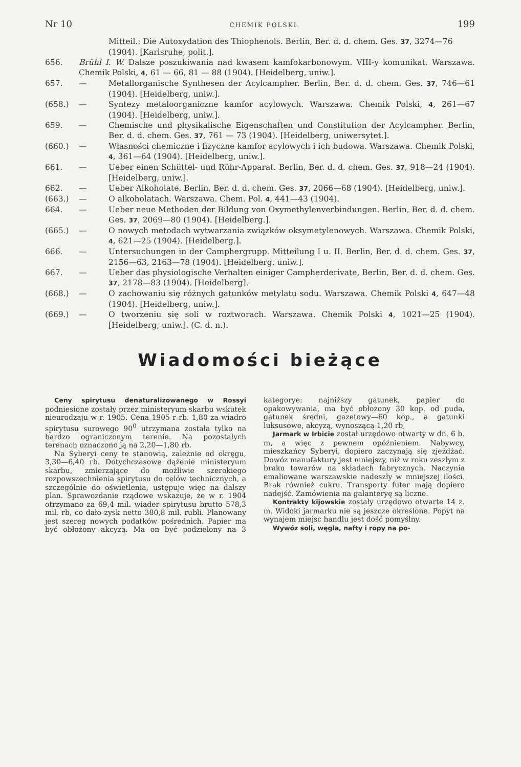Nr 10 CHEMIK POLSKI. 199
Mitteil.: Die Autoxydation des Thiophenols. Berlin, Ber. d. d. chem. Ges. 37, 3274—76 (1904). [Karlsruhe, polit.].
656. Brühl I. W. Dalsze poszukiwania nad kwasem kamfokarbonowym. VIII-y komunikat. Warszawa. Chemik Polski, 4, 61 — 66, 81 — 88 (1904). [Heidelberg, uniw.].
657. — Metallorganische Synthesen der Acylcampher. Berlin, Ber. d. d. chem. Ges. 37, 746—61 (1904). [Heidelberg, uniw.].
(658.) — Syntezy metaloorganiczne kamfor acylowych. Warszawa. Chemik Polski, 4, 261—67 (1904). [Heidelberg, uniw.].
659. — Chemische und physikalische Eigenschaften und Constitution der Acylcampher. Berlin, Ber. d. d. chem. Ges. 37, 761 — 73 (1904). [Heidelberg, uniwersytet.].
(660.) — Własności chemiczne i fizyczne kamfor acylowych i ich budowa. Warszawa. Chemik Polski, 4, 361—64 (1904). [Heidelberg, uniw.].
661. — Ueber einen Schüttel- und Rühr-Apparat. Berlin, Ber. d. d. chem. Ges. 37, 918—24 (1904). [Heidelberg, uniw.].
662. — Ueber Alkoholate. Berlin, Ber. d. d. chem. Ges. 37, 2066—68 (1904). [Heidelberg, uniw.].
(663.) — O alkoholatach. Warszawa. Chem. Pol. 4, 441—43 (1904).
664. — Ueber neue Methoden der Bildung von Oxymethylenverbindungen. Berlin, Ber. d. d. chem. Ges. 37, 2069—80 (1904). [Heidelberg.].
(665.) — O nowych metodach wytwarzania związków oksymetylenowych. Warszawa. Chemik Polski, 4, 621—25 (1904). [Heidelberg.].
666. — Untersuchungen in der Camphergrupp. Mitteilung I u. II. Berlin, Ber. d. d. chem. Ges. 37, 2156—63, 2163—78 (1904). [Heidelberg. uniw.].
667. — Ueber das physiologische Verhalten einiger Campherderivate, Berlin, Ber. d. d. chem. Ges. 37, 2178—83 (1904). [Heidelberg].
(668.) — O zachowaniu się różnych gatunków metylatu sodu. Warszawa. Chemik Polski 4, 647—48 (1904). [Heidelberg, uniw.].
(669.) — O tworzeniu się soli w roztworach. Warszawa. Chemik Polski 4, 1021—25 (1904). [Heidelberg, uniw.]. (C. d. n.).
Wiadomości bieżące
Ceny spirytusu denaturalizowanego w Rossyi podniesione zostały przez ministeryum skarbu wskutek nieurodzaju w r. 1905. Cena 1905 r rb. 1,80 za wiadro spirytusu surowego 90<sup>0</sup> utrzymana została tylko na bardzo ograniczonym terenie. Na pozostałych terenach oznaczono ją na 2,20—1,80 rb.
Na Syberyi ceny te stanowią, zależnie od okręgu, 3,30—6,40 rb. Dotychczasowe dążenie ministeryum skarbu, zmierzające do możliwie szerokiego rozpowszechnienia spirytusu do celów technicznych, a szczególnie do oświetlenia, ustępuje więc na dalszy plan. Sprawozdanie rządowe wskazuje, że w r. 1904 otrzymano za 69,4 mil. wiader spirytusu brutto 578,3 mil. rb, co dało zysk netto 380,8 mil. rubli. Planowany jest szereg nowych podatków pośrednich. Papier ma być obłożony akcyzą. Ma on być podzielony na 3 kategorye: najniższy gatunek, papier do opakowywania, ma być obłożony 30 kop. od puda, gatunek średni, gazetowy—60 kop., a gatunki luksusowe, akcyzą, wynoszącą 1,20 rb,
Jarmark w Irbicie został urzędowo otwarty w dn. 6 b. m, a więc z pewnem opóźnieniem. Nabywcy, mieszkańcy Syberyi, dopiero zaczynają się zjeżdżać. Dowóz manufaktury jest mniejszy, niż w roku zeszłym z braku towarów na składach fabrycznych. Naczynia emaliowane warszawskie nadeszły w mniejszej ilości. Brak również cukru. Transporty futer mają dopiero nadejść. Zamówienia na galanteryę są liczne.
Kontrakty kijowskie zostały urzędowo otwarte 14 z. m. Widoki jarmarku nie są jeszcze określone. Popyt na wynajem miejsc handlu jest dość pomyślny.
Wywóz soli, węgla, nafty i ropy na po-